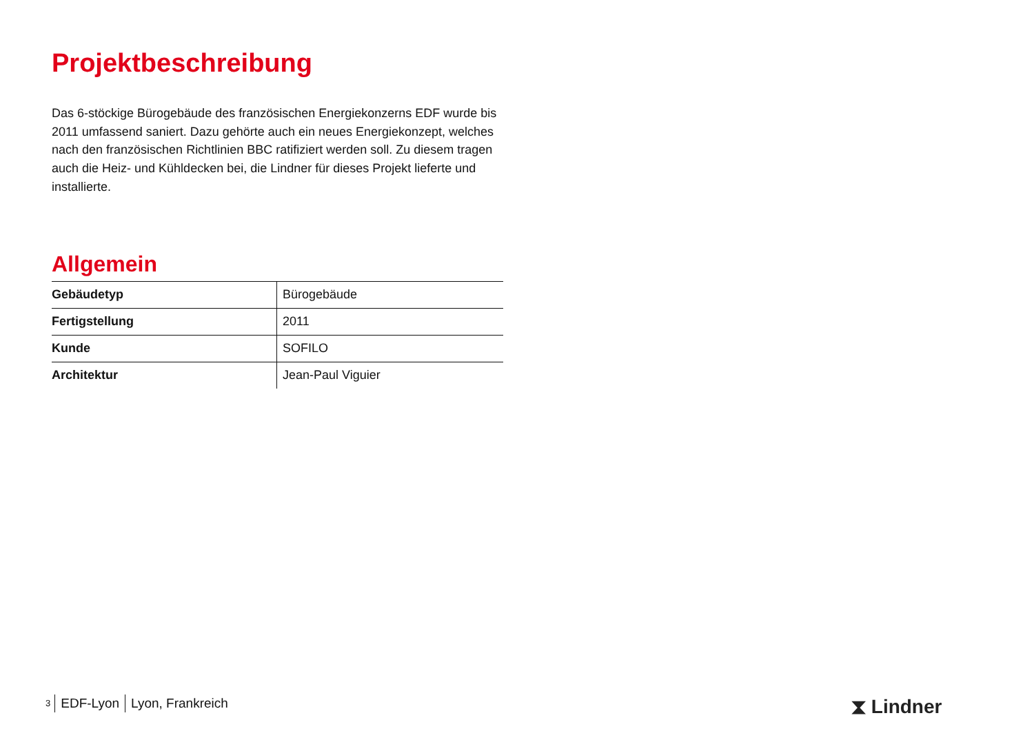Projektbeschreibung
Das 6-stöckige Bürogebäude des französischen Energiekonzerns EDF wurde bis 2011 umfassend saniert. Dazu gehörte auch ein neues Energiekonzept, welches nach den französischen Richtlinien BBC ratifiziert werden soll. Zu diesem tragen auch die Heiz- und Kühldecken bei, die Lindner für dieses Projekt lieferte und installierte.
Allgemein
| Gebäudetyp | Bürogebäude |
| Fertigstellung | 2011 |
| Kunde | SOFILO |
| Architektur | Jean-Paul Viguier |
3 EDF-Lyon Lyon, Frankreich ⧗ Lindner